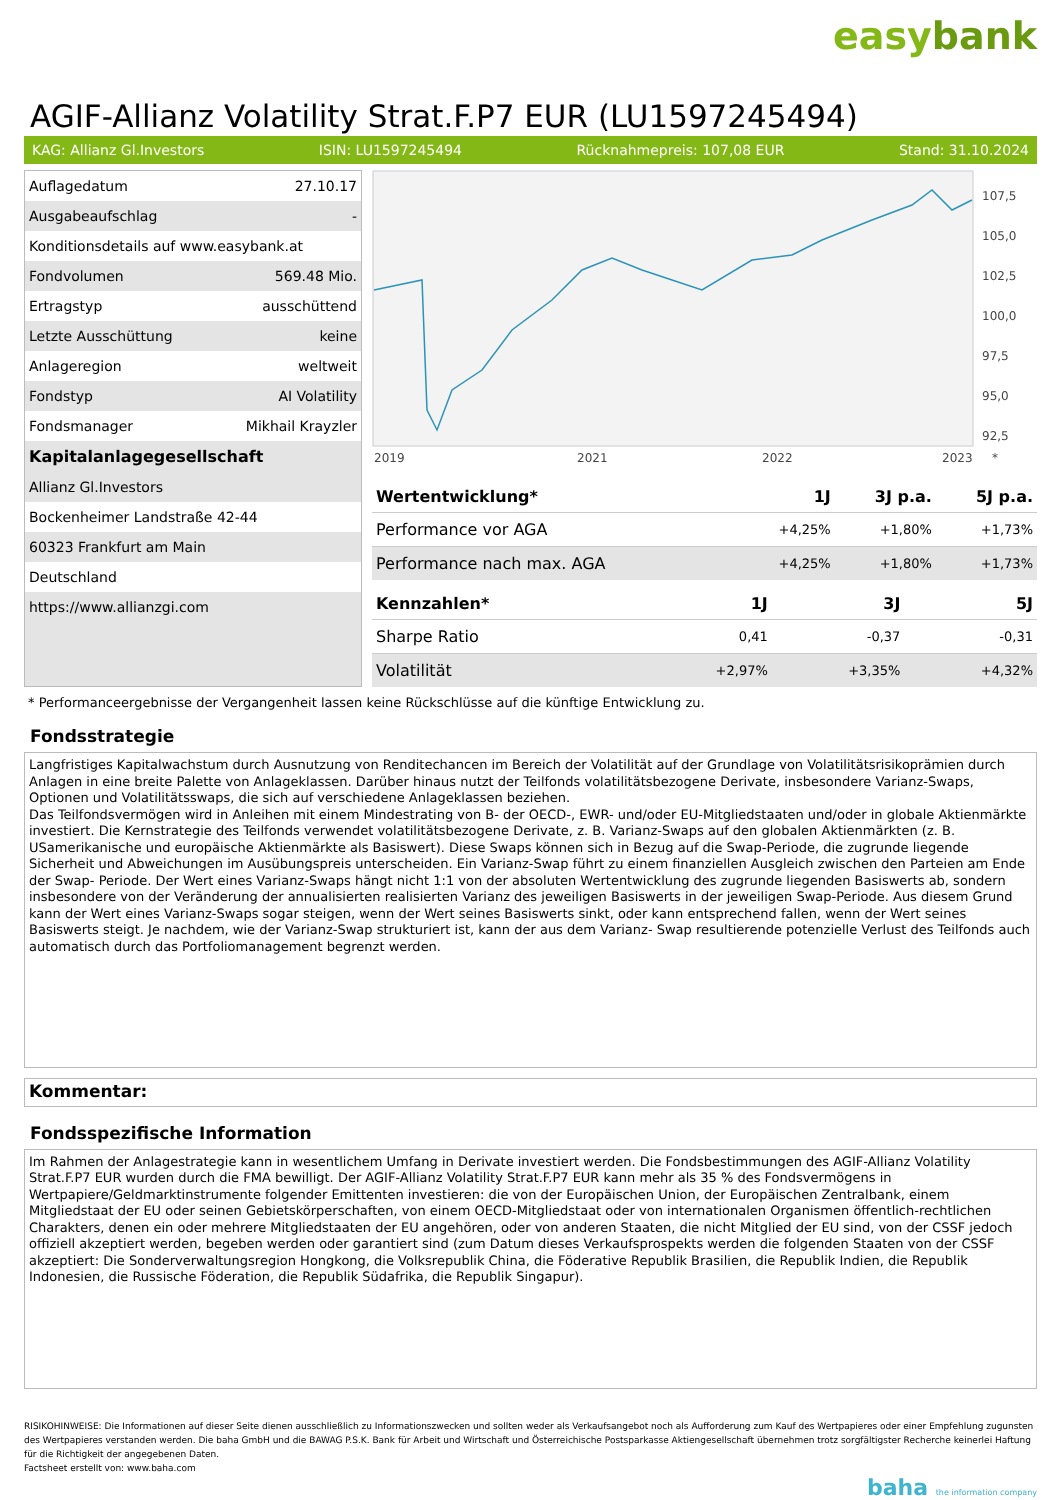easybank
AGIF-Allianz Volatility Strat.F.P7 EUR (LU1597245494)
KAG: Allianz Gl.Investors ISIN: LU1597245494 Rücknahmepreis: 107,08 EUR Stand: 31.10.2024
| Auflagedatum | 27.10.17 |
| Ausgabeaufschlag | - |
| Konditionsdetails auf www.easybank.at | |
| Fondvolumen | 569.48 Mio. |
| Ertragstyp | ausschüttend |
| Letzte Ausschüttung | keine |
| Anlageregion | weltweit |
| Fondstyp | AI Volatility |
| Fondsmanager | Mikhail Krayzler |
| Kapitalanlagegesellschaft | |
| Allianz Gl.Investors | |
| Bockenheimer Landstraße 42-44 | |
| 60323 Frankfurt am Main | |
| Deutschland | |
| https://www.allianzgi.com | |
107,5
105,0
102,5
100,0
97,5
95,0
92,5
2019
2021
2022
2023
*
| Wertentwicklung* | 1J | 3J p.a. | 5J p.a. |
| --- | --- | --- | --- |
| Performance vor AGA | +4,25% | +1,80% | +1,73% |
| Performance nach max. AGA | +4,25% | +1,80% | +1,73% |
| Kennzahlen* | 1J | 3J | 5J |
| --- | --- | --- | --- |
| Sharpe Ratio | 0,41 | -0,37 | -0,31 |
| Volatilität | +2,97% | +3,35% | +4,32% |
* Performanceergebnisse der Vergangenheit lassen keine Rückschlüsse auf die künftige Entwicklung zu.
Fondsstrategie
Langfristiges Kapitalwachstum durch Ausnutzung von Renditechancen im Bereich der Volatilität auf der Grundlage von Volatilitätsrisikoprämien durch Anlagen in eine breite Palette von Anlageklassen. Darüber hinaus nutzt der Teilfonds volatilitätsbezogene Derivate, insbesondere Varianz-Swaps, Optionen und Volatilitätsswaps, die sich auf verschiedene Anlageklassen beziehen.
Das Teilfondsvermögen wird in Anleihen mit einem Mindestrating von B- der OECD-, EWR- und/oder EU-Mitgliedstaaten und/oder in globale Aktienmärkte investiert. Die Kernstrategie des Teilfonds verwendet volatilitätsbezogene Derivate, z. B. Varianz-Swaps auf den globalen Aktienmärkten (z. B. USamerikanische und europäische Aktienmärkte als Basiswert). Diese Swaps können sich in Bezug auf die Swap-Periode, die zugrunde liegende Sicherheit und Abweichungen im Ausübungspreis unterscheiden. Ein Varianz-Swap führt zu einem finanziellen Ausgleich zwischen den Parteien am Ende der Swap- Periode. Der Wert eines Varianz-Swaps hängt nicht 1:1 von der absoluten Wertentwicklung des zugrunde liegenden Basiswerts ab, sondern insbesondere von der Veränderung der annualisierten realisierten Varianz des jeweiligen Basiswerts in der jeweiligen Swap-Periode. Aus diesem Grund kann der Wert eines Varianz-Swaps sogar steigen, wenn der Wert seines Basiswerts sinkt, oder kann entsprechend fallen, wenn der Wert seines Basiswerts steigt. Je nachdem, wie der Varianz-Swap strukturiert ist, kann der aus dem Varianz- Swap resultierende potenzielle Verlust des Teilfonds auch automatisch durch das Portfoliomanagement begrenzt werden.
Kommentar:
Fondsspezifische Information
Im Rahmen der Anlagestrategie kann in wesentlichem Umfang in Derivate investiert werden. Die Fondsbestimmungen des AGIF-Allianz Volatility Strat.F.P7 EUR wurden durch die FMA bewilligt. Der AGIF-Allianz Volatility Strat.F.P7 EUR kann mehr als 35 % des Fondsvermögens in Wertpapiere/Geldmarktinstrumente folgender Emittenten investieren: die von der Europäischen Union, der Europäischen Zentralbank, einem Mitgliedstaat der EU oder seinen Gebietskörperschaften, von einem OECD-Mitgliedstaat oder von internationalen Organismen öffentlich-rechtlichen Charakters, denen ein oder mehrere Mitgliedstaaten der EU angehören, oder von anderen Staaten, die nicht Mitglied der EU sind, von der CSSF jedoch offiziell akzeptiert werden, begeben werden oder garantiert sind (zum Datum dieses Verkaufsprospekts werden die folgenden Staaten von der CSSF akzeptiert: Die Sonderverwaltungsregion Hongkong, die Volksrepublik China, die Föderative Republik Brasilien, die Republik Indien, die Republik Indonesien, die Russische Föderation, die Republik Südafrika, die Republik Singapur).
RISIKOHINWEISE: Die Informationen auf dieser Seite dienen ausschließlich zu Informationszwecken und sollten weder als Verkaufsangebot noch als Aufforderung zum Kauf des Wertpapieres oder einer Empfehlung zugunsten des Wertpapieres verstanden werden. Die baha GmbH und die BAWAG P.S.K. Bank für Arbeit und Wirtschaft und Österreichische Postsparkasse Aktiengesellschaft übernehmen trotz sorgfältigster Recherche keinerlei Haftung für die Richtigkeit der angegebenen Daten.
Factsheet erstellt von: www.baha.com
baha the information company